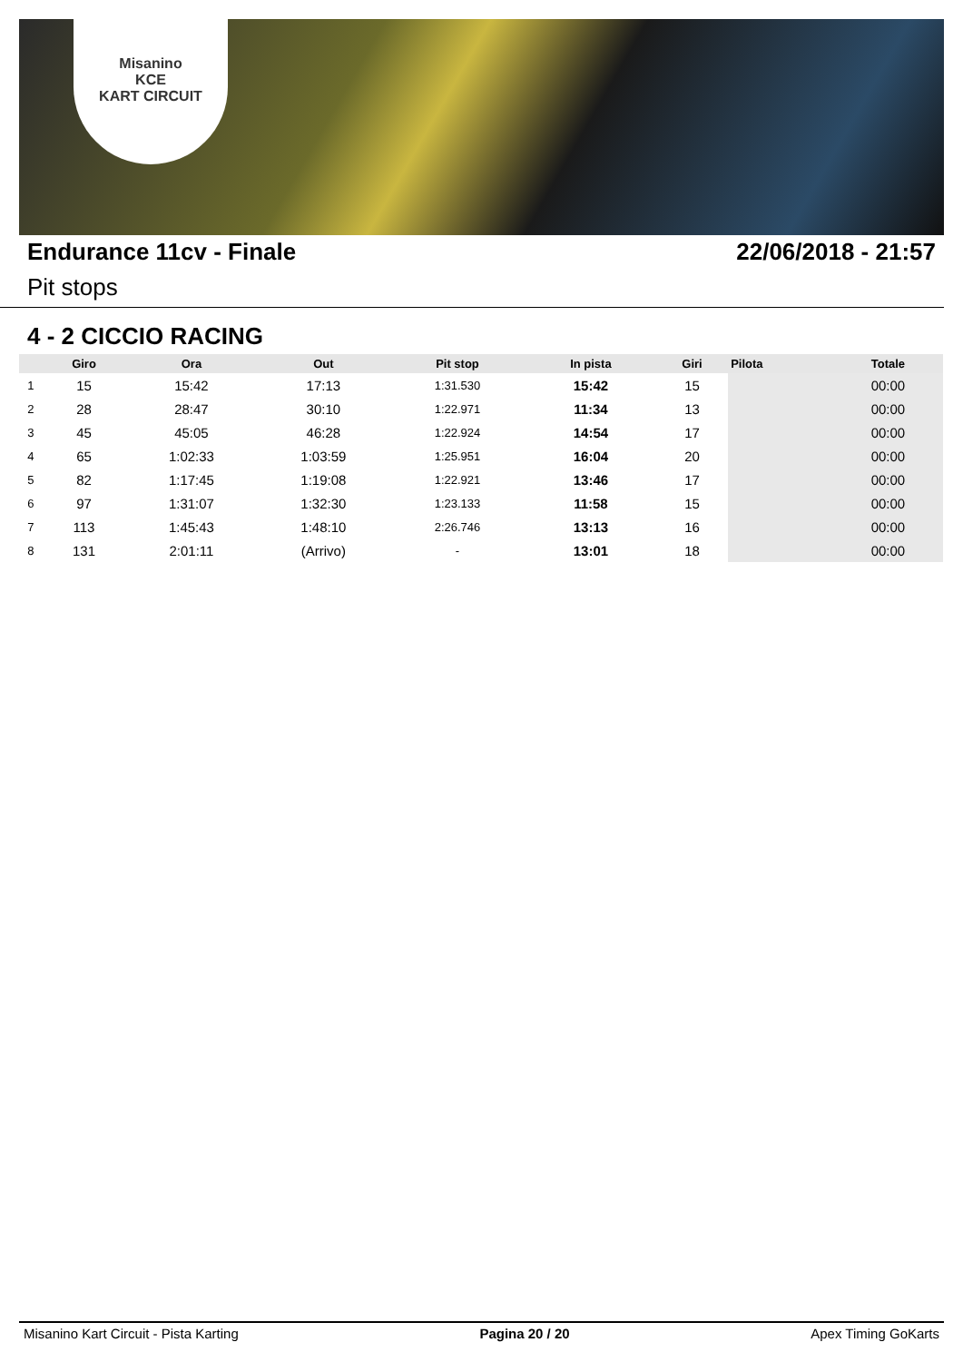Misanino
KCE
KART CIRCUIT
Endurance 11cv - Finale 22/06/2018 - 21:57
Pit stops
4 - 2 CICCIO RACING
| | Giro | Ora | Out | Pit stop | In pista | Giri | Pilota | Totale |
| --- | --- | --- | --- | --- | --- | --- | --- | --- |
| 1 | 15 | 15:42 | 17:13 | 1:31.530 | 15:42 | 15 | | 00:00 |
| 2 | 28 | 28:47 | 30:10 | 1:22.971 | 11:34 | 13 | | 00:00 |
| 3 | 45 | 45:05 | 46:28 | 1:22.924 | 14:54 | 17 | | 00:00 |
| 4 | 65 | 1:02:33 | 1:03:59 | 1:25.951 | 16:04 | 20 | | 00:00 |
| 5 | 82 | 1:17:45 | 1:19:08 | 1:22.921 | 13:46 | 17 | | 00:00 |
| 6 | 97 | 1:31:07 | 1:32:30 | 1:23.133 | 11:58 | 15 | | 00:00 |
| 7 | 113 | 1:45:43 | 1:48:10 | 2:26.746 | 13:13 | 16 | | 00:00 |
| 8 | 131 | 2:01:11 | (Arrivo) | - | 13:01 | 18 | | 00:00 |
Misanino Kart Circuit - Pista Karting Pagina 20 / 20 Apex Timing GoKarts